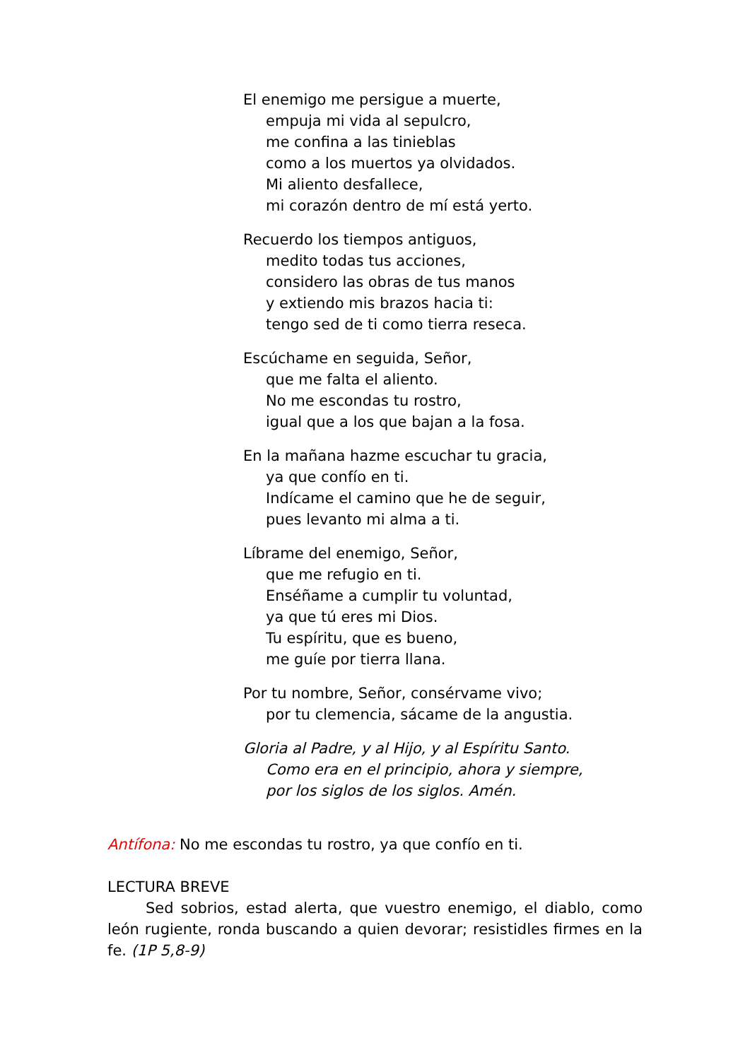El enemigo me persigue a muerte,
empuja mi vida al sepulcro,
me confina a las tinieblas
como a los muertos ya olvidados.
Mi aliento desfallece,
mi corazón dentro de mí está yerto.
Recuerdo los tiempos antiguos,
medito todas tus acciones,
considero las obras de tus manos
y extiendo mis brazos hacia ti:
tengo sed de ti como tierra reseca.
Escúchame en seguida, Señor,
que me falta el aliento.
No me escondas tu rostro,
igual que a los que bajan a la fosa.
En la mañana hazme escuchar tu gracia,
ya que confío en ti.
Indícame el camino que he de seguir,
pues levanto mi alma a ti.
Líbrame del enemigo, Señor,
que me refugio en ti.
Enséñame a cumplir tu voluntad,
ya que tú eres mi Dios.
Tu espíritu, que es bueno,
me guíe por tierra llana.
Por tu nombre, Señor, consérvame vivo;
por tu clemencia, sácame de la angustia.
Gloria al Padre, y al Hijo, y al Espíritu Santo.
Como era en el principio, ahora y siempre,
por los siglos de los siglos. Amén.
Antífona: No me escondas tu rostro, ya que confío en ti.
LECTURA BREVE
Sed sobrios, estad alerta, que vuestro enemigo, el diablo, como león rugiente, ronda buscando a quien devorar; resistidles firmes en la fe. (1P 5,8-9)